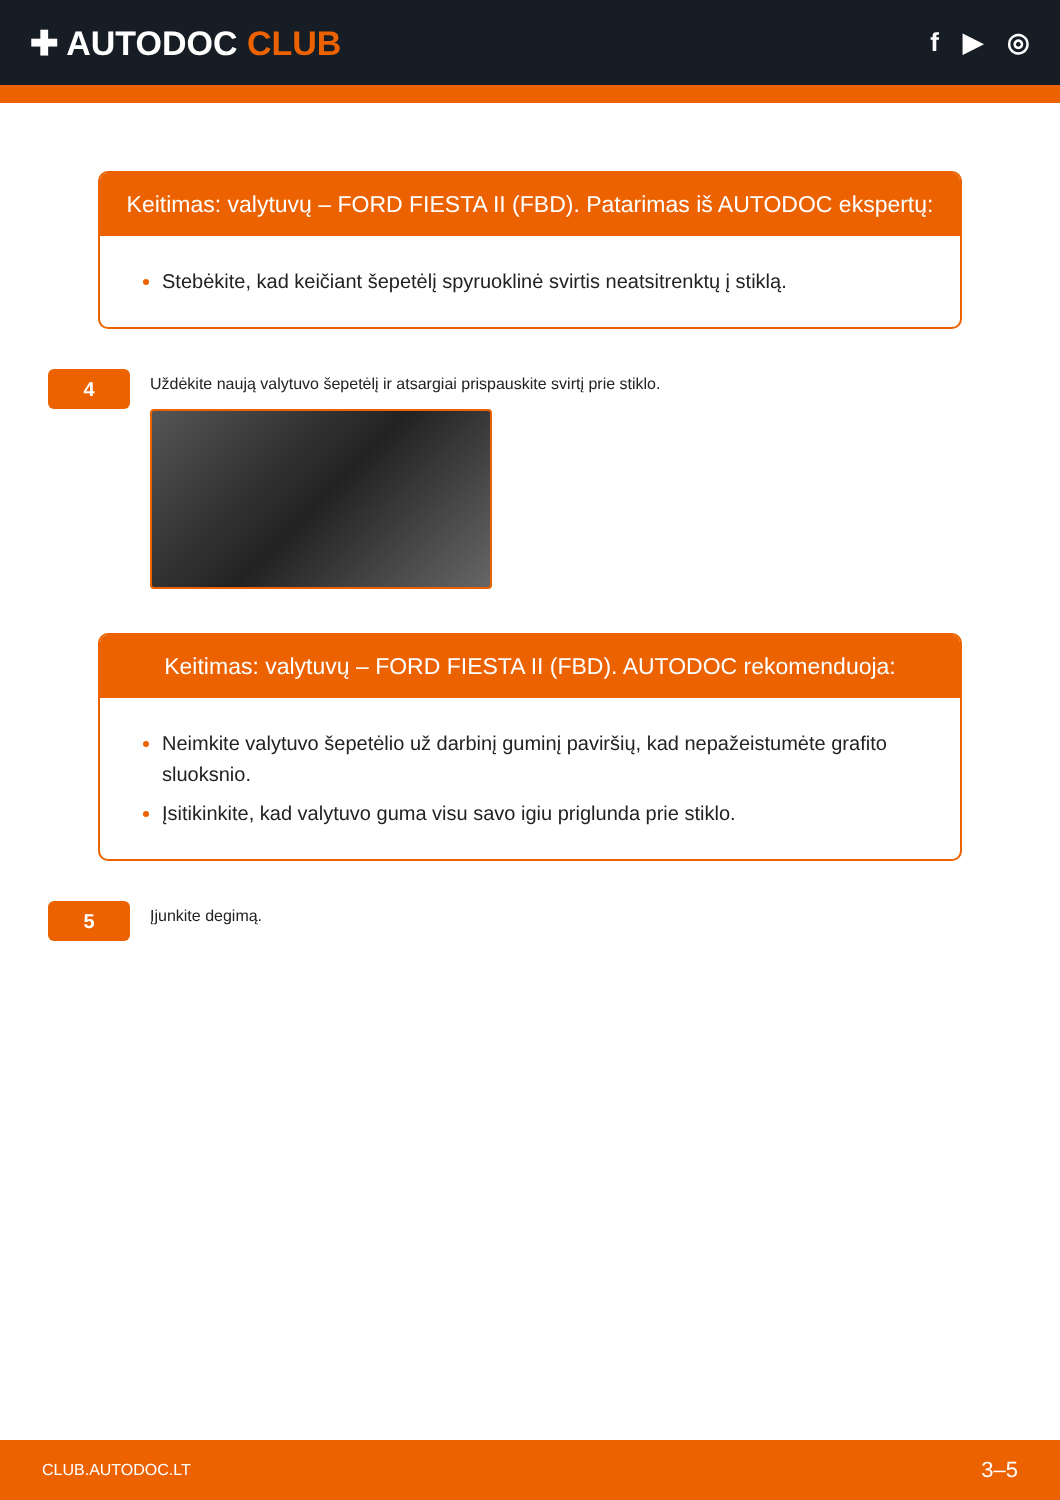✚ AUTODOC CLUB
f ▶ ◎
Keitimas: valytuvų – FORD FIESTA II (FBD). Patarimas iš AUTODOC ekspertų:
Stebėkite, kad keičiant šepetėlį spyruoklinė svirtis neatsitrenktų į stiklą.
4
Uždėkite naują valytuvo šepetėlį ir atsargiai prispauskite svirtį prie stiklo.
Keitimas: valytuvų – FORD FIESTA II (FBD). AUTODOC rekomenduoja:
Neimkite valytuvo šepetėlio už darbinį guminį paviršių, kad nepažeistumėte grafito sluoksnio.
Įsitikinkite, kad valytuvo guma visu savo igiu priglunda prie stiklo.
5
Įjunkite degimą.
CLUB.AUTODOC.LT 3–5